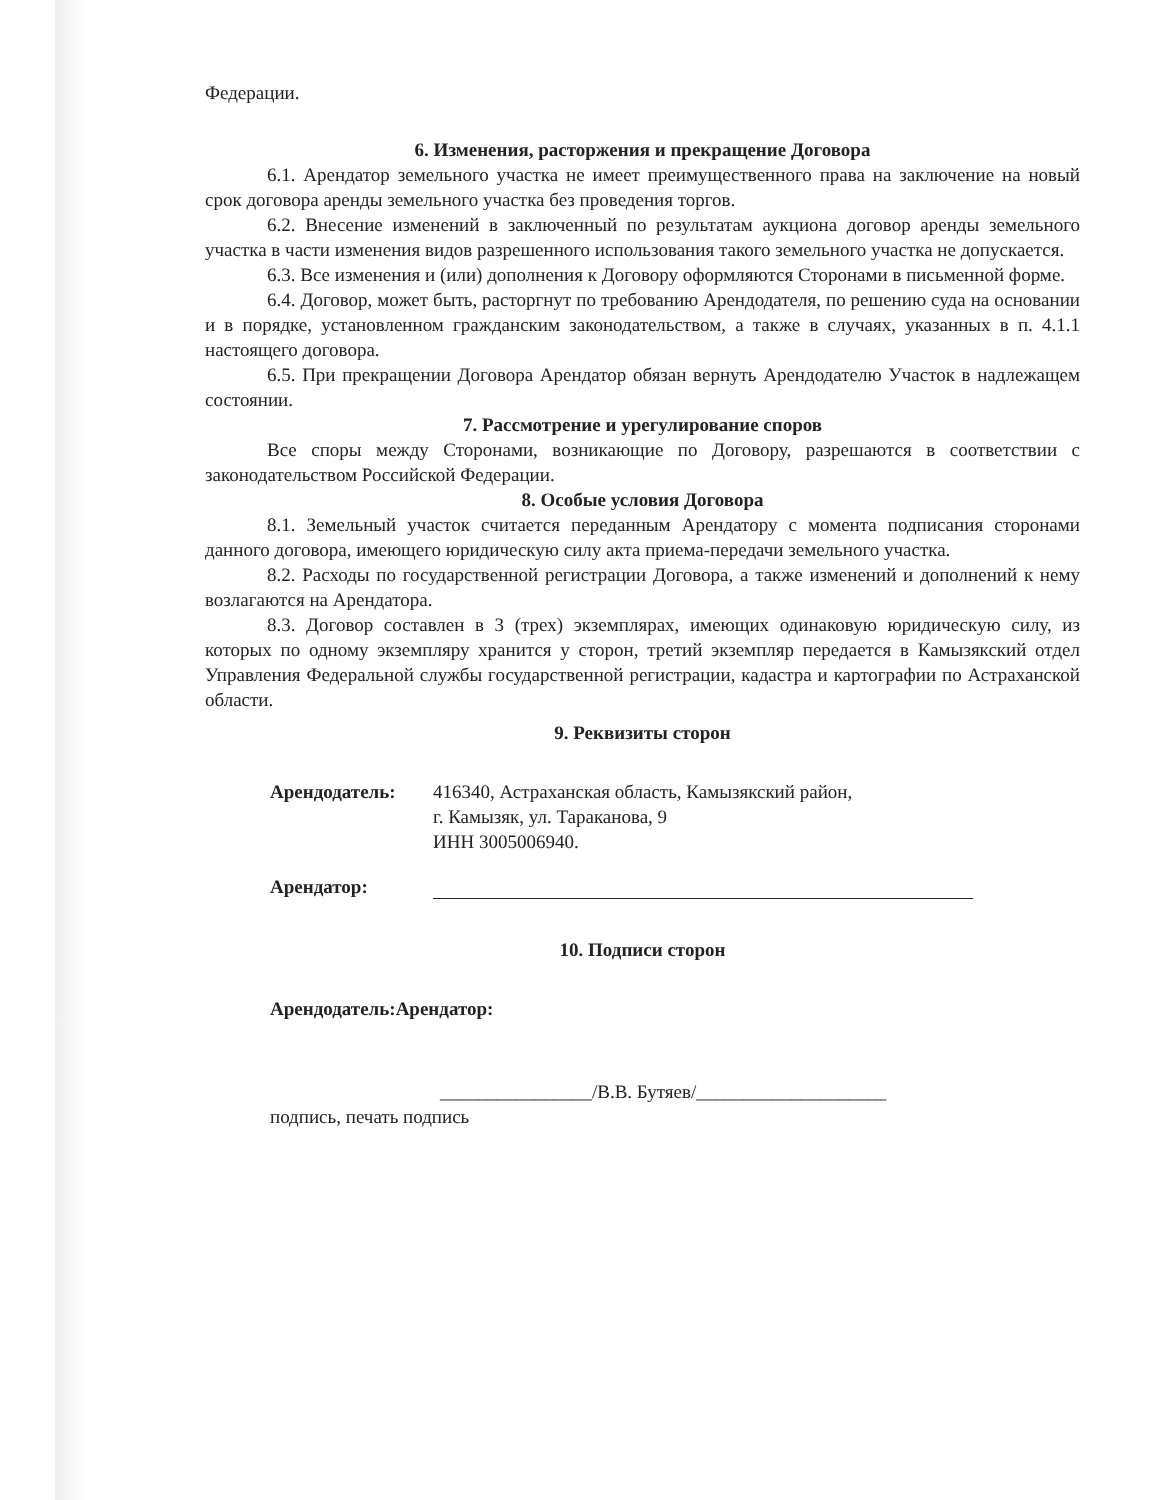Федерации.
6. Изменения, расторжения и прекращение Договора
6.1. Арендатор земельного участка не имеет преимущественного права на заключение на новый срок договора аренды земельного участка без проведения торгов.
6.2. Внесение изменений в заключенный по результатам аукциона договор аренды земельного участка в части изменения видов разрешенного использования такого земельного участка не допускается.
6.3. Все изменения и (или) дополнения к Договору оформляются Сторонами в письменной форме.
6.4. Договор, может быть, расторгнут по требованию Арендодателя, по решению суда на основании и в порядке, установленном гражданским законодательством, а также в случаях, указанных в п. 4.1.1 настоящего договора.
6.5. При прекращении Договора Арендатор обязан вернуть Арендодателю Участок в надлежащем состоянии.
7. Рассмотрение и урегулирование споров
Все споры между Сторонами, возникающие по Договору, разрешаются в соответствии с законодательством Российской Федерации.
8. Особые условия Договора
8.1. Земельный участок считается переданным Арендатору с момента подписания сторонами данного договора, имеющего юридическую силу акта приема-передачи земельного участка.
8.2. Расходы по государственной регистрации Договора, а также изменений и дополнений к нему возлагаются на Арендатора.
8.3. Договор составлен в 3 (трех) экземплярах, имеющих одинаковую юридическую силу, из которых по одному экземпляру хранится у сторон, третий экземпляр передается в Камызякский отдел Управления Федеральной службы государственной регистрации, кадастра и картографии по Астраханской области.
9. Реквизиты сторон
Арендодатель: 416340, Астраханская область, Камызякский район,
г. Камызяк, ул. Тараканова, 9
ИНН 3005006940.
Арендатор:
10. Подписи сторон
Арендодатель:Арендатор:
________________/В.В. Бутяев/____________________
подпись, печать подпись